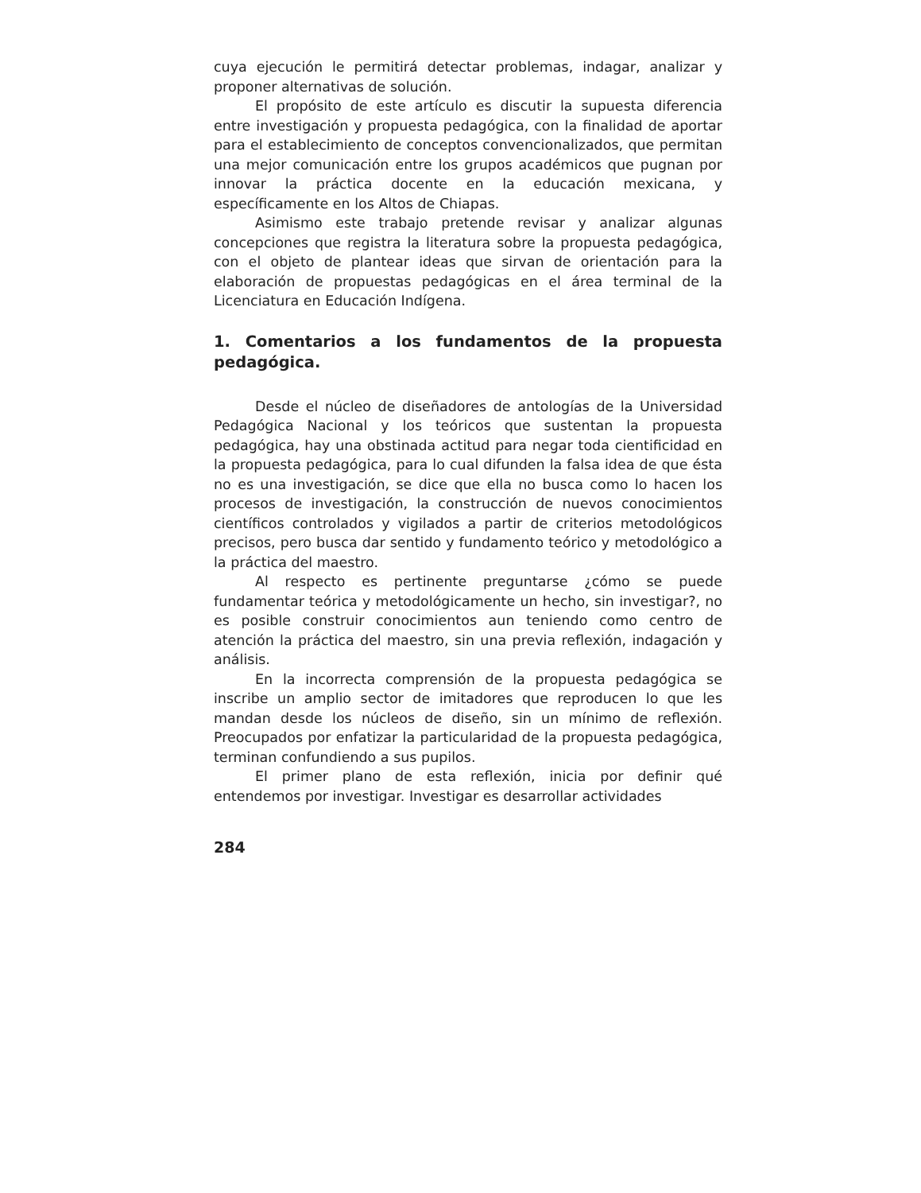cuya ejecución le permitirá detectar problemas, indagar, analizar y proponer alternativas de solución.
El propósito de este artículo es discutir la supuesta diferencia entre investigación y propuesta pedagógica, con la finalidad de aportar para el establecimiento de conceptos convencionalizados, que permitan una mejor comunicación entre los grupos académicos que pugnan por innovar la práctica docente en la educación mexicana, y específicamente en los Altos de Chiapas.
Asimismo este trabajo pretende revisar y analizar algunas concepciones que registra la literatura sobre la propuesta pedagógica, con el objeto de plantear ideas que sirvan de orientación para la elaboración de propuestas pedagógicas en el área terminal de la Licenciatura en Educación Indígena.
1. Comentarios a los fundamentos de la propuesta pedagógica.
Desde el núcleo de diseñadores de antologías de la Universidad Pedagógica Nacional y los teóricos que sustentan la propuesta pedagógica, hay una obstinada actitud para negar toda cientificidad en la propuesta pedagógica, para lo cual difunden la falsa idea de que ésta no es una investigación, se dice que ella no busca como lo hacen los procesos de investigación, la construcción de nuevos conocimientos científicos controlados y vigilados a partir de criterios metodológicos precisos, pero busca dar sentido y fundamento teórico y metodológico a la práctica del maestro.
Al respecto es pertinente preguntarse ¿cómo se puede fundamentar teórica y metodológicamente un hecho, sin investigar?, no es posible construir conocimientos aun teniendo como centro de atención la práctica del maestro, sin una previa reflexión, indagación y análisis.
En la incorrecta comprensión de la propuesta pedagógica se inscribe un amplio sector de imitadores que reproducen lo que les mandan desde los núcleos de diseño, sin un mínimo de reflexión. Preocupados por enfatizar la particularidad de la propuesta pedagógica, terminan confundiendo a sus pupilos.
El primer plano de esta reflexión, inicia por definir qué entendemos por investigar. Investigar es desarrollar actividades
284